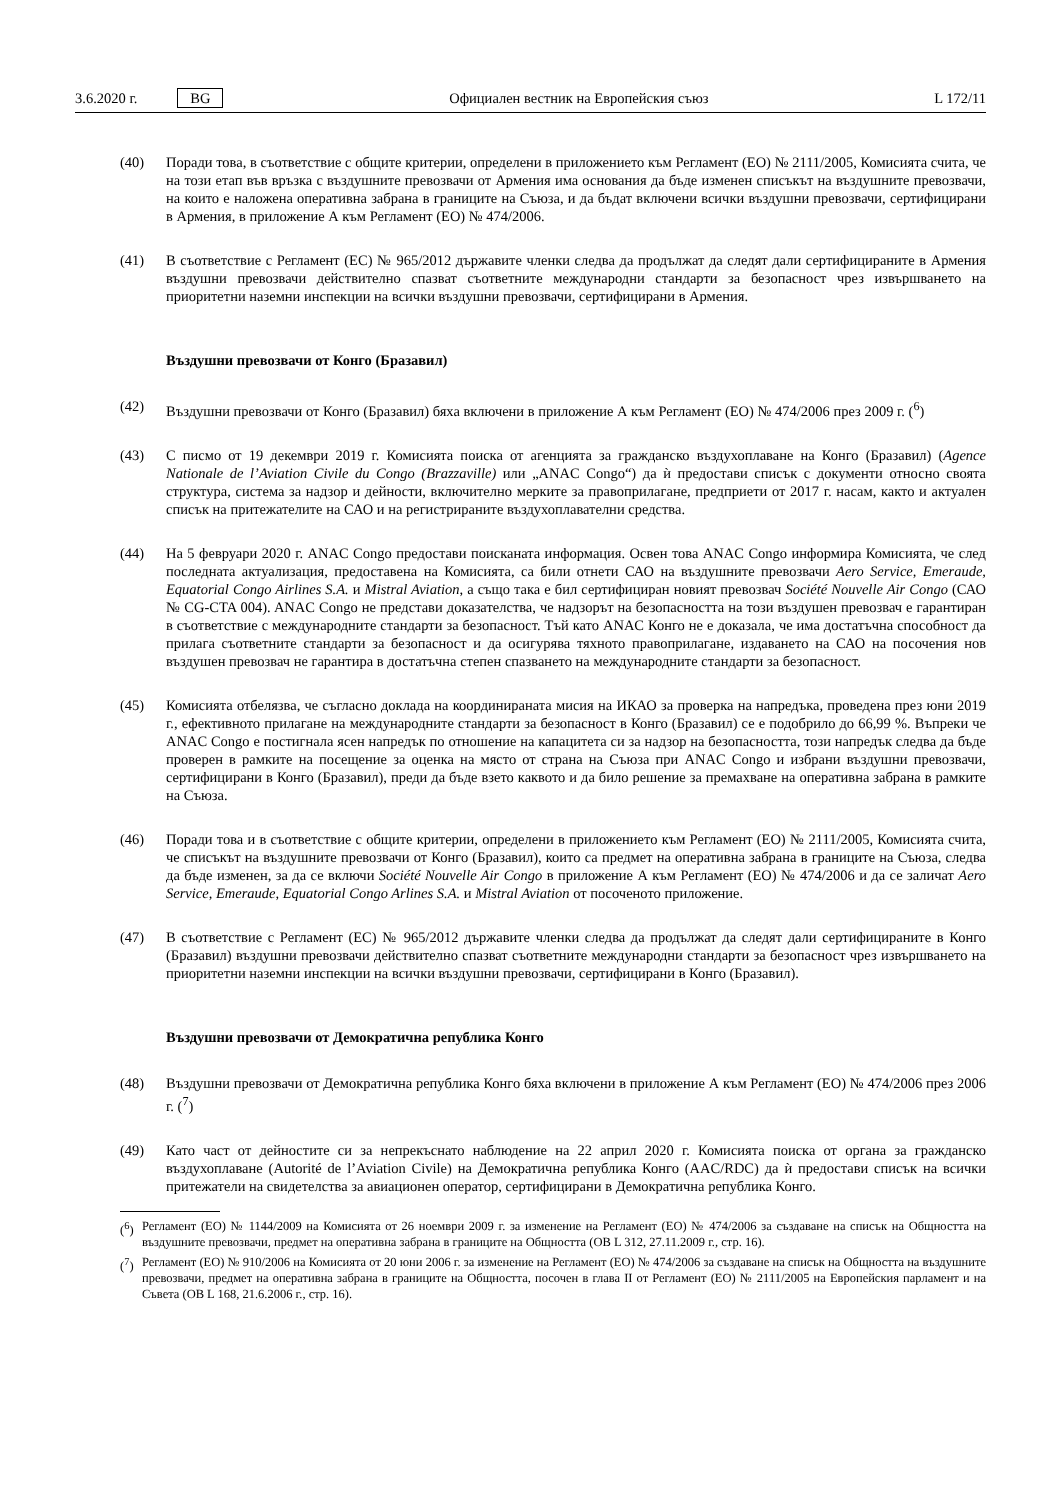3.6.2020 г. BG Официален вестник на Европейския съюз L 172/11
(40) Поради това, в съответствие с общите критерии, определени в приложението към Регламент (ЕО) № 2111/2005, Комисията счита, че на този етап във връзка с въздушните превозвачи от Армения има основания да бъде изменен списъкът на въздушните превозвачи, на които е наложена оперативна забрана в границите на Съюза, и да бъдат включени всички въздушни превозвачи, сертифицирани в Армения, в приложение А към Регламент (ЕО) № 474/2006.
(41) В съответствие с Регламент (ЕС) № 965/2012 държавите членки следва да продължат да следят дали сертифицираните в Армения въздушни превозвачи действително спазват съответните международни стандарти за безопасност чрез извършването на приоритетни наземни инспекции на всички въздушни превозвачи, сертифицирани в Армения.
Въздушни превозвачи от Конго (Бразавил)
(42) Въздушни превозвачи от Конго (Бразавил) бяха включени в приложение А към Регламент (ЕО) № 474/2006 през 2009 г. (<sup>6</sup>)
(43) С писмо от 19 декември 2019 г. Комисията поиска от агенцията за гражданско въздухоплаване на Конго (Бразавил) (Agence Nationale de l’Aviation Civile du Congo (Brazzaville) или „ANAC Congo“) да ѝ предостави списък с документи относно своята структура, система за надзор и дейности, включително мерките за правоприлагане, предприети от 2017 г. насам, както и актуален списък на притежателите на САО и на регистрираните въздухоплавателни средства.
(44) На 5 февруари 2020 г. ANAC Congo предостави поисканата информация. Освен това ANAC Congo информира Комисията, че след последната актуализация, предоставена на Комисията, са били отнети САО на въздушните превозвачи Aero Service, Emeraude, Equatorial Congo Airlines S.A. и Mistral Aviation, а също така е бил сертифициран новият превозвач Société Nouvelle Air Congo (САО № CG-CTA 004). ANAC Congo не представи доказателства, че надзорът на безопасността на този въздушен превозвач е гарантиран в съответствие с международните стандарти за безопасност. Тъй като ANAC Конго не е доказала, че има достатъчна способност да прилага съответните стандарти за безопасност и да осигурява тяхното правоприлагане, издаването на САО на посочения нов въздушен превозвач не гарантира в достатъчна степен спазването на международните стандарти за безопасност.
(45) Комисията отбелязва, че съгласно доклада на координираната мисия на ИКАО за проверка на напредъка, проведена през юни 2019 г., ефективното прилагане на международните стандарти за безопасност в Конго (Бразавил) се е подобрило до 66,99 %. Въпреки че ANAC Congo е постигнала ясен напредък по отношение на капацитета си за надзор на безопасността, този напредък следва да бъде проверен в рамките на посещение за оценка на място от страна на Съюза при ANAC Congo и избрани въздушни превозвачи, сертифицирани в Конго (Бразавил), преди да бъде взето каквото и да било решение за премахване на оперативна забрана в рамките на Съюза.
(46) Поради това и в съответствие с общите критерии, определени в приложението към Регламент (ЕО) № 2111/2005, Комисията счита, че списъкът на въздушните превозвачи от Конго (Бразавил), които са предмет на оперативна забрана в границите на Съюза, следва да бъде изменен, за да се включи Société Nouvelle Air Congo в приложение А към Регламент (ЕО) № 474/2006 и да се заличат Aero Service, Emeraude, Equatorial Congo Arlines S.A. и Mistral Aviation от посоченото приложение.
(47) В съответствие с Регламент (ЕС) № 965/2012 държавите членки следва да продължат да следят дали сертифицираните в Конго (Бразавил) въздушни превозвачи действително спазват съответните международни стандарти за безопасност чрез извършването на приоритетни наземни инспекции на всички въздушни превозвачи, сертифицирани в Конго (Бразавил).
Въздушни превозвачи от Демократична република Конго
(48) Въздушни превозвачи от Демократична република Конго бяха включени в приложение А към Регламент (ЕО) № 474/2006 през 2006 г. (<sup>7</sup>)
(49) Като част от дейностите си за непрекъснато наблюдение на 22 април 2020 г. Комисията поиска от органа за гражданско въздухоплаване (Autorité de l’Aviation Civile) на Демократична република Конго (AAC/RDC) да ѝ предостави списък на всички притежатели на свидетелства за авиационен оператор, сертифицирани в Демократична република Конго.
(<sup>6</sup>) Регламент (ЕО) № 1144/2009 на Комисията от 26 ноември 2009 г. за изменение на Регламент (ЕО) № 474/2006 за създаване на списък на Общността на въздушните превозвачи, предмет на оперативна забрана в границите на Общността (ОВ L 312, 27.11.2009 г., стр. 16).
(<sup>7</sup>) Регламент (ЕО) № 910/2006 на Комисията от 20 юни 2006 г. за изменение на Регламент (ЕО) № 474/2006 за създаване на списък на Общността на въздушните превозвачи, предмет на оперативна забрана в границите на Общността, посочен в глава II от Регламент (ЕО) № 2111/2005 на Европейския парламент и на Съвета (ОВ L 168, 21.6.2006 г., стр. 16).